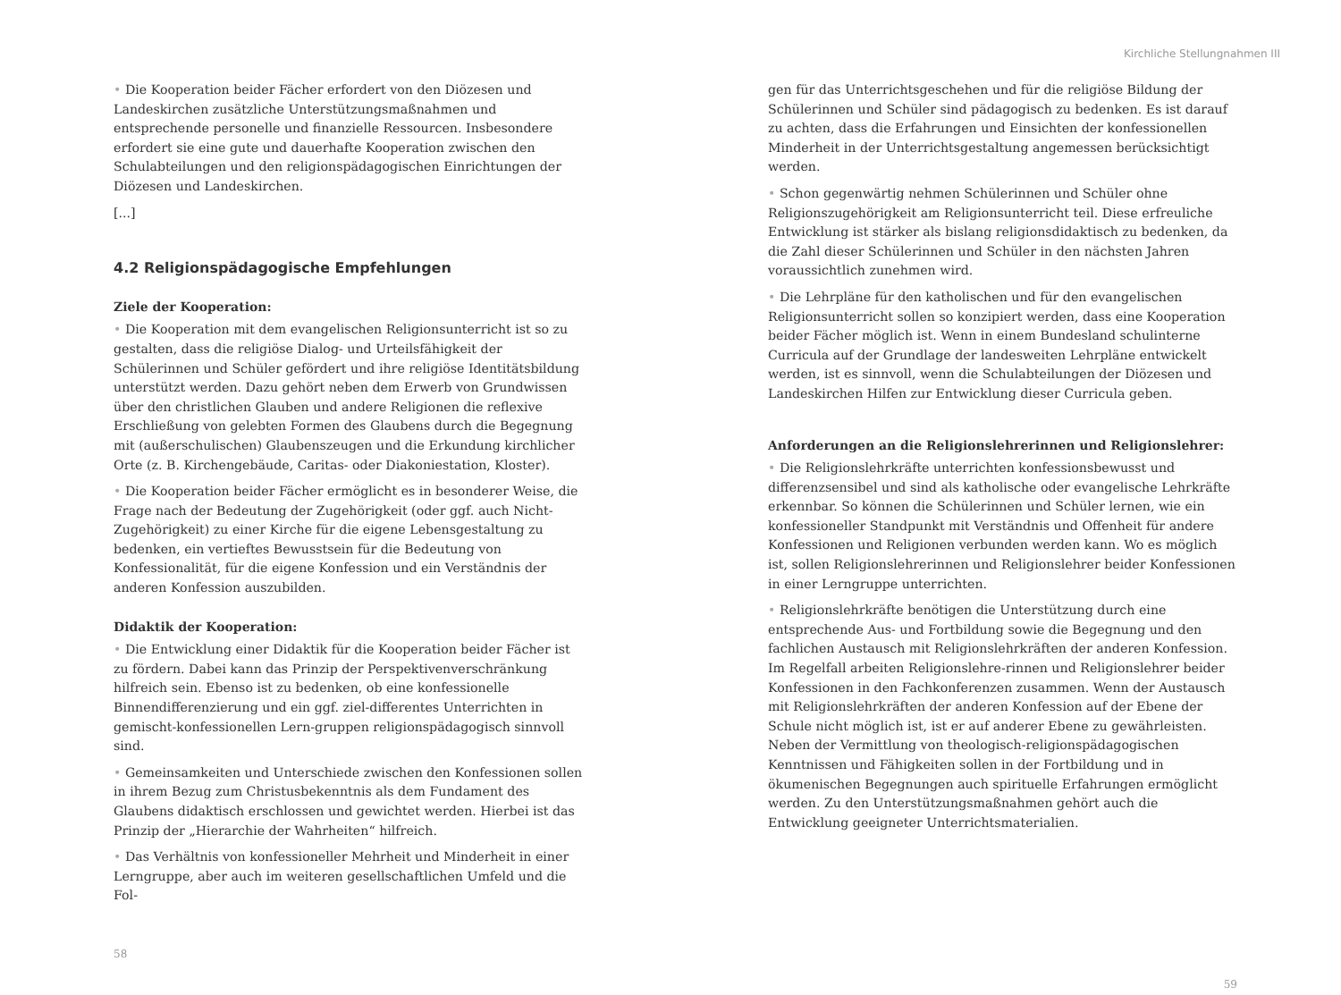Kirchliche Stellungnahmen III
• Die Kooperation beider Fächer erfordert von den Diözesen und Landeskirchen zusätzliche Unterstützungsmaßnahmen und entsprechende personelle und finanzielle Ressourcen. Insbesondere erfordert sie eine gute und dauerhafte Kooperation zwischen den Schulabteilungen und den religionspädagogischen Einrichtungen der Diözesen und Landeskirchen.
[...]
4.2 Religionspädagogische Empfehlungen
Ziele der Kooperation:
• Die Kooperation mit dem evangelischen Religionsunterricht ist so zu gestalten, dass die religiöse Dialog- und Urteilsfähigkeit der Schülerinnen und Schüler gefördert und ihre religiöse Identitätsbildung unterstützt werden. Dazu gehört neben dem Erwerb von Grundwissen über den christlichen Glauben und andere Religionen die reflexive Erschließung von gelebten Formen des Glaubens durch die Begegnung mit (außerschulischen) Glaubenszeugen und die Erkundung kirchlicher Orte (z. B. Kirchengebäude, Caritas- oder Diakoniestation, Kloster).
• Die Kooperation beider Fächer ermöglicht es in besonderer Weise, die Frage nach der Bedeutung der Zugehörigkeit (oder ggf. auch Nicht-Zugehörigkeit) zu einer Kirche für die eigene Lebensgestaltung zu bedenken, ein vertieftes Bewusstsein für die Bedeutung von Konfessionalität, für die eigene Konfession und ein Verständnis der anderen Konfession auszubilden.
Didaktik der Kooperation:
• Die Entwicklung einer Didaktik für die Kooperation beider Fächer ist zu fördern. Dabei kann das Prinzip der Perspektivenverschränkung hilfreich sein. Ebenso ist zu bedenken, ob eine konfessionelle Binnendifferenzierung und ein ggf. ziel-differentes Unterrichten in gemischt-konfessionellen Lern-gruppen religionspädagogisch sinnvoll sind.
• Gemeinsamkeiten und Unterschiede zwischen den Konfessionen sollen in ihrem Bezug zum Christusbekenntnis als dem Fundament des Glaubens didaktisch erschlossen und gewichtet werden. Hierbei ist das Prinzip der „Hierarchie der Wahrheiten“ hilfreich.
• Das Verhältnis von konfessioneller Mehrheit und Minderheit in einer Lerngruppe, aber auch im weiteren gesellschaftlichen Umfeld und die Fol-
58
gen für das Unterrichtsgeschehen und für die religiöse Bildung der Schülerinnen und Schüler sind pädagogisch zu bedenken. Es ist darauf zu achten, dass die Erfahrungen und Einsichten der konfessionellen Minderheit in der Unterrichtsgestaltung angemessen berücksichtigt werden.
• Schon gegenwärtig nehmen Schülerinnen und Schüler ohne Religionszugehörigkeit am Religionsunterricht teil. Diese erfreuliche Entwicklung ist stärker als bislang religionsdidaktisch zu bedenken, da die Zahl dieser Schülerinnen und Schüler in den nächsten Jahren voraussichtlich zunehmen wird.
• Die Lehrpläne für den katholischen und für den evangelischen Religionsunterricht sollen so konzipiert werden, dass eine Kooperation beider Fächer möglich ist. Wenn in einem Bundesland schulinterne Curricula auf der Grundlage der landesweiten Lehrpläne entwickelt werden, ist es sinnvoll, wenn die Schulabteilungen der Diözesen und Landeskirchen Hilfen zur Entwicklung dieser Curricula geben.
Anforderungen an die Religionslehrerinnen und Religionslehrer:
• Die Religionslehrkräfte unterrichten konfessionsbewusst und differenzsensibel und sind als katholische oder evangelische Lehrkräfte erkennbar. So können die Schülerinnen und Schüler lernen, wie ein konfessioneller Standpunkt mit Verständnis und Offenheit für andere Konfessionen und Religionen verbunden werden kann. Wo es möglich ist, sollen Religionslehrerinnen und Religionslehrer beider Konfessionen in einer Lerngruppe unterrichten.
• Religionslehrkräfte benötigen die Unterstützung durch eine entsprechende Aus- und Fortbildung sowie die Begegnung und den fachlichen Austausch mit Religionslehrkräften der anderen Konfession. Im Regelfall arbeiten Religionslehre-rinnen und Religionslehrer beider Konfessionen in den Fachkonferenzen zusammen. Wenn der Austausch mit Religionslehrkräften der anderen Konfession auf der Ebene der Schule nicht möglich ist, ist er auf anderer Ebene zu gewährleisten. Neben der Vermittlung von theologisch-religionspädagogischen Kenntnissen und Fähigkeiten sollen in der Fortbildung und in ökumenischen Begegnungen auch spirituelle Erfahrungen ermöglicht werden. Zu den Unterstützungsmaßnahmen gehört auch die Entwicklung geeigneter Unterrichtsmaterialien.
59